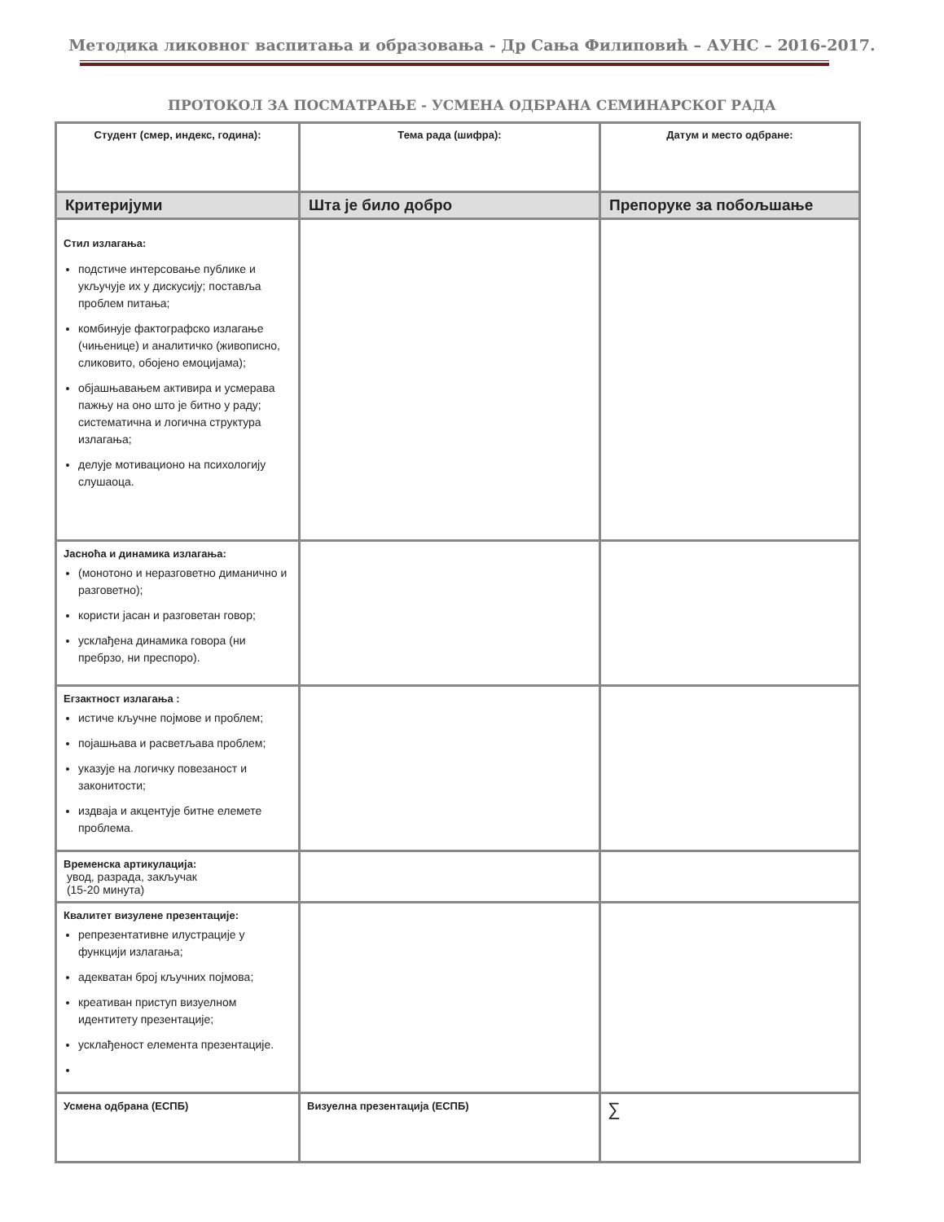Методика ликовног васпитања и образовања - Др Сања Филиповић – АУНС – 2016-2017.
ПРОТОКОЛ ЗА ПОСМАТРАЊЕ - УСМЕНА ОДБРАНА СЕМИНАРСКОГ РАДА
| Студент (смер, индекс, година): | Тема рада (шифра): | Датум и место одбране: |
| Критеријуми | Шта је било добро | Препоруке за побољшање |
| Стил излагања: подстиче интерсовање публике и укључује их у дискусију; поставља проблем питања; комбинује фактографско излагање (чињенице) и аналитичко (живописно, сликовито, обојено емоцијама); објашњавањем активира и усмерава пажњу на оно што је битно у раду; систематична и логична структура излагања; делује мотивационо на психологију слушаоца. | | |
| Јасноћа и динамика излагања: (монотоно и неразговетно диманично и разговетно); користи јасан и разговетан говор; усклађена динамика говора (ни пребрзо, ни преспоро). | | |
| Егзактност излагања : истиче кључне појмове и проблем; појашњава и расветљава проблем; указује на логичку повезаност и законитости; издваја и акцентује битне елемете проблема. | | |
| Временска артикулација: увод, разрада, закључак (15-20 минута) | | |
| Квалитет визулене презентације: репрезентативне илустрације у функцији излагања; адекватан број кључних појмова; креативан приступ визуелном идентитету презентације; усклађеност елемента презентације. | | |
| Усмена одбрана (ЕСПБ) | Визуелна презентација (ЕСПБ) | ∑ |